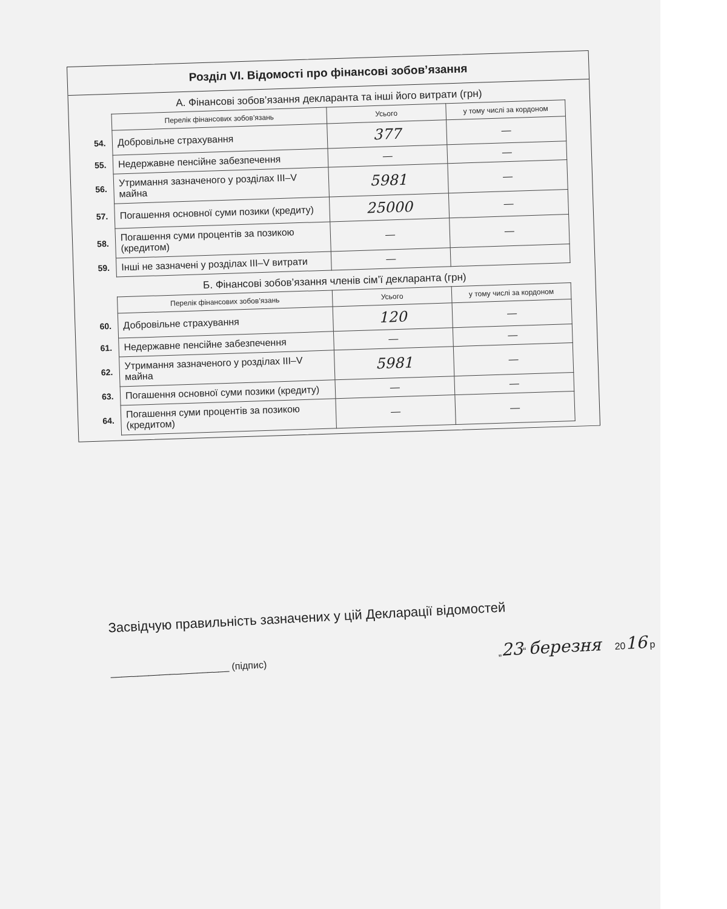Розділ VI. Відомості про фінансові зобов’язання
А. Фінансові зобов’язання декларанта та інші його витрати (грн)
| | Перелік фінансових зобов’язань | Усього | у тому числі за кордоном |
| 54. | Добровільне страхування | 377 | — |
| 55. | Недержавне пенсійне забезпечення | — | — |
| 56. | Утримання зазначеного у розділах III–V майна | 5981 | — |
| 57. | Погашення основної суми позики (кредиту) | 25000 | — |
| 58. | Погашення суми процентів за позикою (кредитом) | — | — |
| 59. | Інші не зазначені у розділах III–V витрати | — | |
Б. Фінансові зобов’язання членів сім’ї декларанта (грн)
| | Перелік фінансових зобов’язань | Усього | у тому числі за кордоном |
| 60. | Добровільне страхування | 120 | — |
| 61. | Недержавне пенсійне забезпечення | — | — |
| 62. | Утримання зазначеного у розділах III–V майна | 5981 | — |
| 63. | Погашення основної суми позики (кредиту) | — | — |
| 64. | Погашення суми процентів за позикою (кредитом) | — | — |
Засвідчую правильність зазначених у цій Декларації відомостей
​______________________ (підпис)
„23“ березня 2016 р